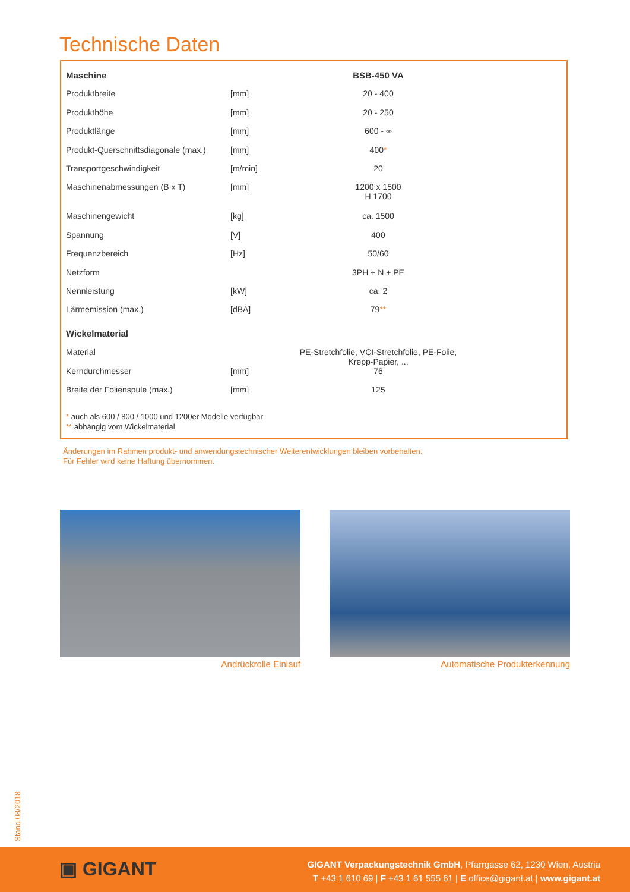Technische Daten
| Maschine | | BSB-450 VA |
| Produktbreite | [mm] | 20 - 400 |
| Produkthöhe | [mm] | 20 - 250 |
| Produktlänge | [mm] | 600 - ∞ |
| Produkt-Querschnittsdiagonale (max.) | [mm] | 400 * |
| Transportgeschwindigkeit | [m/min] | 20 |
| Maschinenabmessungen (B x T) | [mm] | 1200 x 1500 H 1700 |
| Maschinengewicht | [kg] | ca. 1500 |
| Spannung | [V] | 400 |
| Frequenzbereich | [Hz] | 50/60 |
| Netzform | | 3PH + N + PE |
| Nennleistung | [kW] | ca. 2 |
| Lärmemission (max.) | [dBA] | 79 ** |
| Wickelmaterial | | |
| Material | | PE-Stretchfolie, VCI-Stretchfolie, PE-Folie, Krepp-Papier, ... |
| Kerndurchmesser | [mm] | 76 |
| Breite der Folienspule (max.) | [mm] | 125 |
* auch als 600 / 800 / 1000 und 1200er Modelle verfügbar
** abhängig vom Wickelmaterial
Änderungen im Rahmen produkt- und anwendungstechnischer Weiterentwicklungen bleiben vorbehalten.
Für Fehler wird keine Haftung übernommen.
Andrückrolle Einlauf Automatische Produkterkennung
Stand 08/2018
▣ GIGANT
GIGANT Verpackungstechnik GmbH, Pfarrgasse 62, 1230 Wien, Austria
T +43 1 610 69 | F +43 1 61 555 61 | E office@gigant.at | www.gigant.at